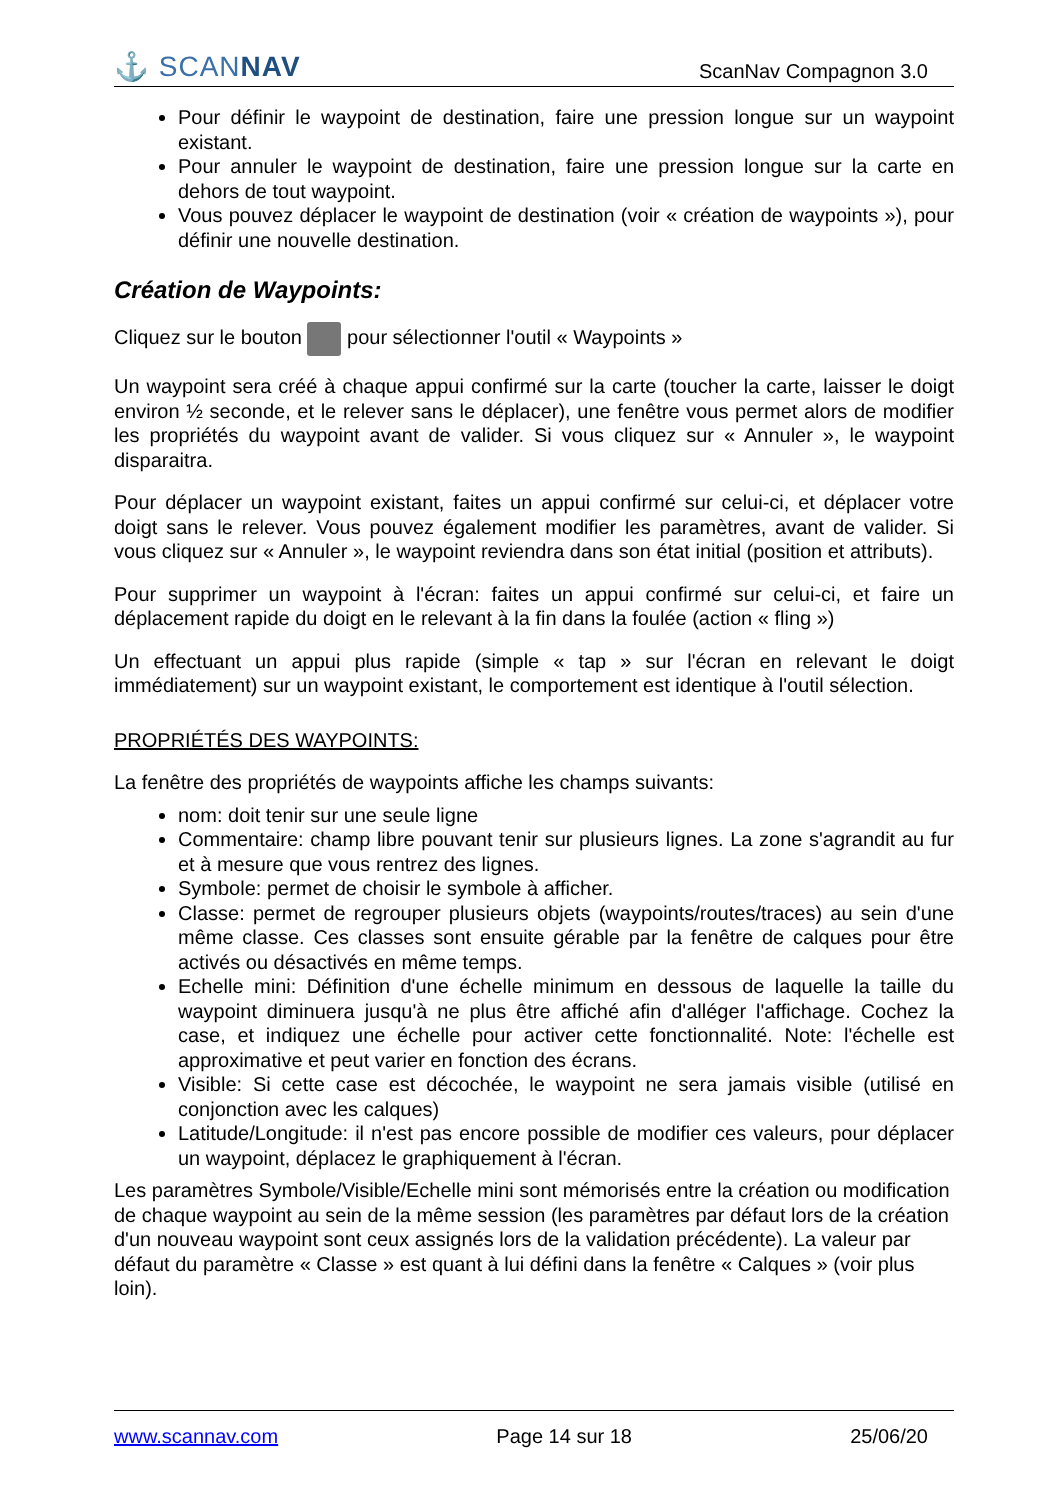⚓ SCANNAV ScanNav Compagnon 3.0
Pour définir le waypoint de destination, faire une pression longue sur un waypoint existant.
Pour annuler le waypoint de destination, faire une pression longue sur la carte en dehors de tout waypoint.
Vous pouvez déplacer le waypoint de destination (voir « création de waypoints »), pour définir une nouvelle destination.
Création de Waypoints:
Cliquez sur le bouton pour sélectionner l'outil « Waypoints »
Un waypoint sera créé à chaque appui confirmé sur la carte (toucher la carte, laisser le doigt environ ½ seconde, et le relever sans le déplacer), une fenêtre vous permet alors de modifier les propriétés du waypoint avant de valider. Si vous cliquez sur « Annuler », le waypoint disparaitra.
Pour déplacer un waypoint existant, faites un appui confirmé sur celui-ci, et déplacer votre doigt sans le relever. Vous pouvez également modifier les paramètres, avant de valider. Si vous cliquez sur « Annuler », le waypoint reviendra dans son état initial (position et attributs).
Pour supprimer un waypoint à l'écran: faites un appui confirmé sur celui-ci, et faire un déplacement rapide du doigt en le relevant à la fin dans la foulée (action « fling »)
Un effectuant un appui plus rapide (simple « tap » sur l'écran en relevant le doigt immédiatement) sur un waypoint existant, le comportement est identique à l'outil sélection.
PROPRIÉTÉS DES WAYPOINTS:
La fenêtre des propriétés de waypoints affiche les champs suivants:
nom: doit tenir sur une seule ligne
Commentaire: champ libre pouvant tenir sur plusieurs lignes. La zone s'agrandit au fur et à mesure que vous rentrez des lignes.
Symbole: permet de choisir le symbole à afficher.
Classe: permet de regrouper plusieurs objets (waypoints/routes/traces) au sein d'une même classe. Ces classes sont ensuite gérable par la fenêtre de calques pour être activés ou désactivés en même temps.
Echelle mini: Définition d'une échelle minimum en dessous de laquelle la taille du waypoint diminuera jusqu'à ne plus être affiché afin d'alléger l'affichage. Cochez la case, et indiquez une échelle pour activer cette fonctionnalité. Note: l'échelle est approximative et peut varier en fonction des écrans.
Visible: Si cette case est décochée, le waypoint ne sera jamais visible (utilisé en conjonction avec les calques)
Latitude/Longitude: il n'est pas encore possible de modifier ces valeurs, pour déplacer un waypoint, déplacez le graphiquement à l'écran.
Les paramètres Symbole/Visible/Echelle mini sont mémorisés entre la création ou modification de chaque waypoint au sein de la même session (les paramètres par défaut lors de la création d'un nouveau waypoint sont ceux assignés lors de la validation précédente). La valeur par défaut du paramètre « Classe » est quant à lui défini dans la fenêtre « Calques » (voir plus loin).
www.scannav.com Page 14 sur 18 25/06/20